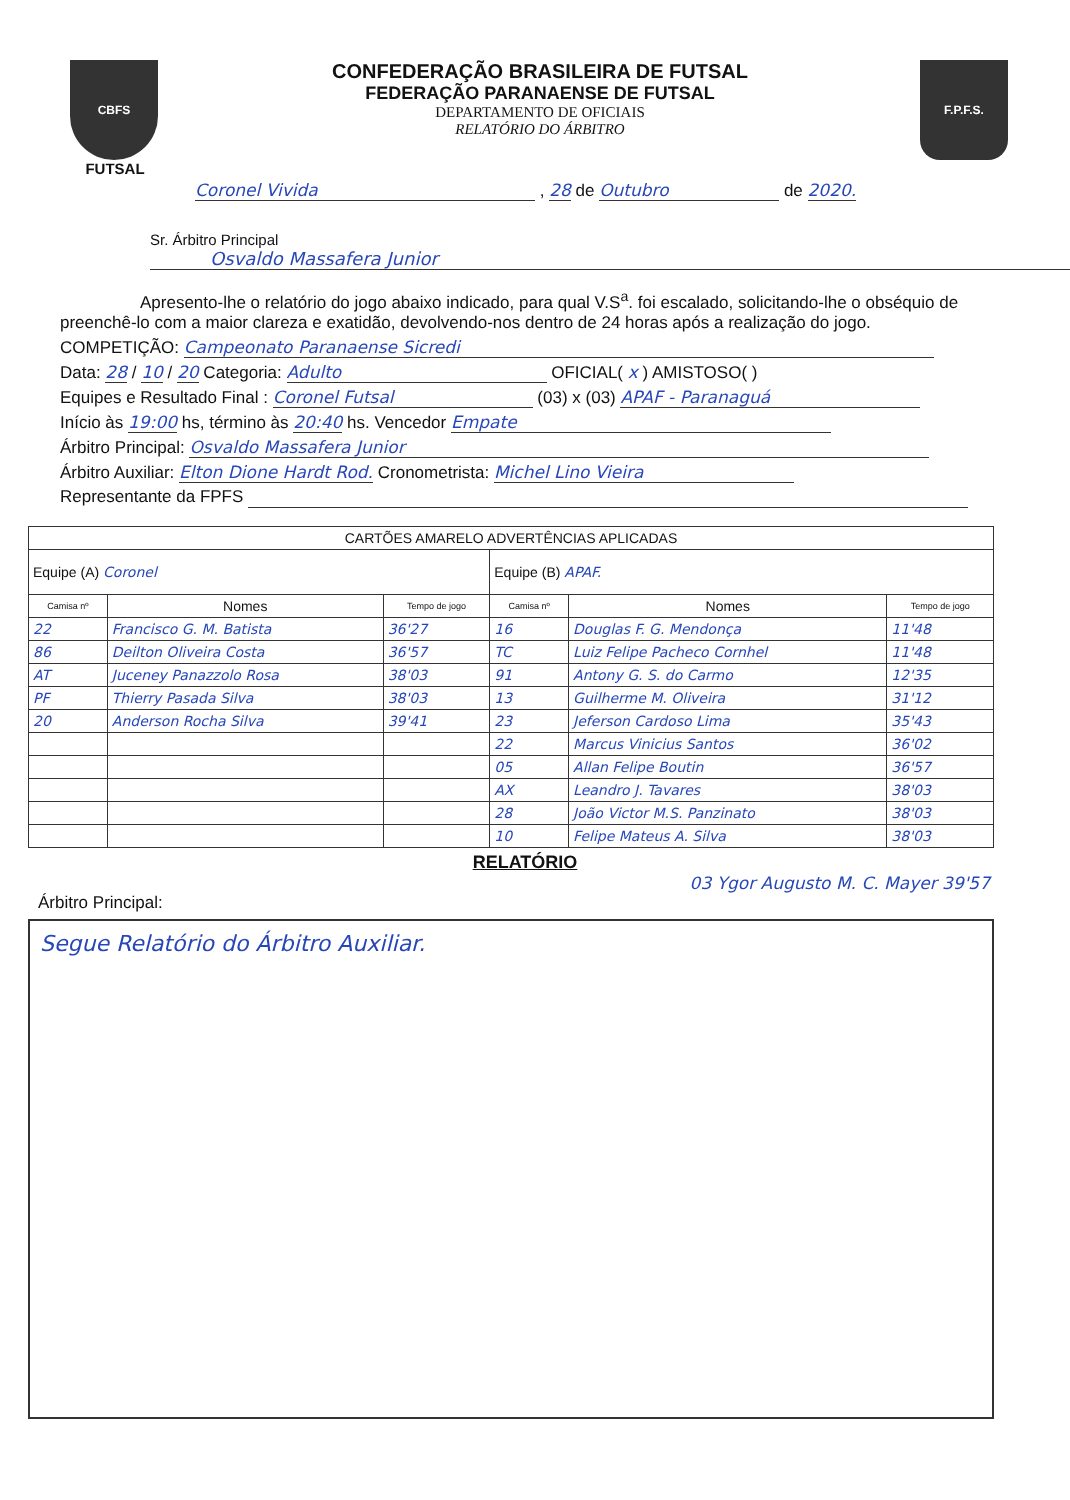CBFS
FUTSAL
CONFEDERAÇÃO BRASILEIRA DE FUTSAL
FEDERAÇÃO PARANAENSE DE FUTSAL
DEPARTAMENTO DE OFICIAIS
RELATÓRIO DO ÁRBITRO
F.P.F.S.
Coronel Vivida , 28 de Outubro de 2020.
Sr. Árbitro Principal
Osvaldo Massafera Junior
Apresento-lhe o relatório do jogo abaixo indicado, para qual V.S<sup>a</sup>. foi escalado, solicitando-lhe o obséquio de preenchê-lo com a maior clareza e exatidão, devolvendo-nos dentro de 24 horas após a realização do jogo.
COMPETIÇÃO: Campeonato Paranaense Sicredi
Data: 28 / 10 / 20 Categoria: Adulto OFICIAL( x ) AMISTOSO( )
Equipes e Resultado Final : Coronel Futsal (03) x (03) APAF - Paranaguá
Início às 19:00 hs, término às 20:40 hs. Vencedor Empate
Árbitro Principal: Osvaldo Massafera Junior
Árbitro Auxiliar: Elton Dione Hardt Rod. Cronometrista: Michel Lino Vieira
Representante da FPFS
| CARTÕES AMARELO ADVERTÊNCIAS APLICADAS | | | | | |
| --- | --- | --- | --- | --- | --- |
| Equipe (A) Coronel | | | Equipe (B) APAF. | | |
| Camisa nº | Nomes | Tempo de jogo | Camisa nº | Nomes | Tempo de jogo |
| 22 | Francisco G. M. Batista | 36'27 | 16 | Douglas F. G. Mendonça | 11'48 |
| 86 | Deilton Oliveira Costa | 36'57 | TC | Luiz Felipe Pacheco Cornhel | 11'48 |
| AT | Juceney Panazzolo Rosa | 38'03 | 91 | Antony G. S. do Carmo | 12'35 |
| PF | Thierry Pasada Silva | 38'03 | 13 | Guilherme M. Oliveira | 31'12 |
| 20 | Anderson Rocha Silva | 39'41 | 23 | Jeferson Cardoso Lima | 35'43 |
| | | | 22 | Marcus Vinicius Santos | 36'02 |
| | | | 05 | Allan Felipe Boutin | 36'57 |
| | | | AX | Leandro J. Tavares | 38'03 |
| | | | 28 | João Victor M.S. Panzinato | 38'03 |
| | | | 10 | Felipe Mateus A. Silva | 38'03 |
RELATÓRIO
03 Ygor Augusto M. C. Mayer 39'57
Árbitro Principal:
Segue Relatório do Árbitro Auxiliar.